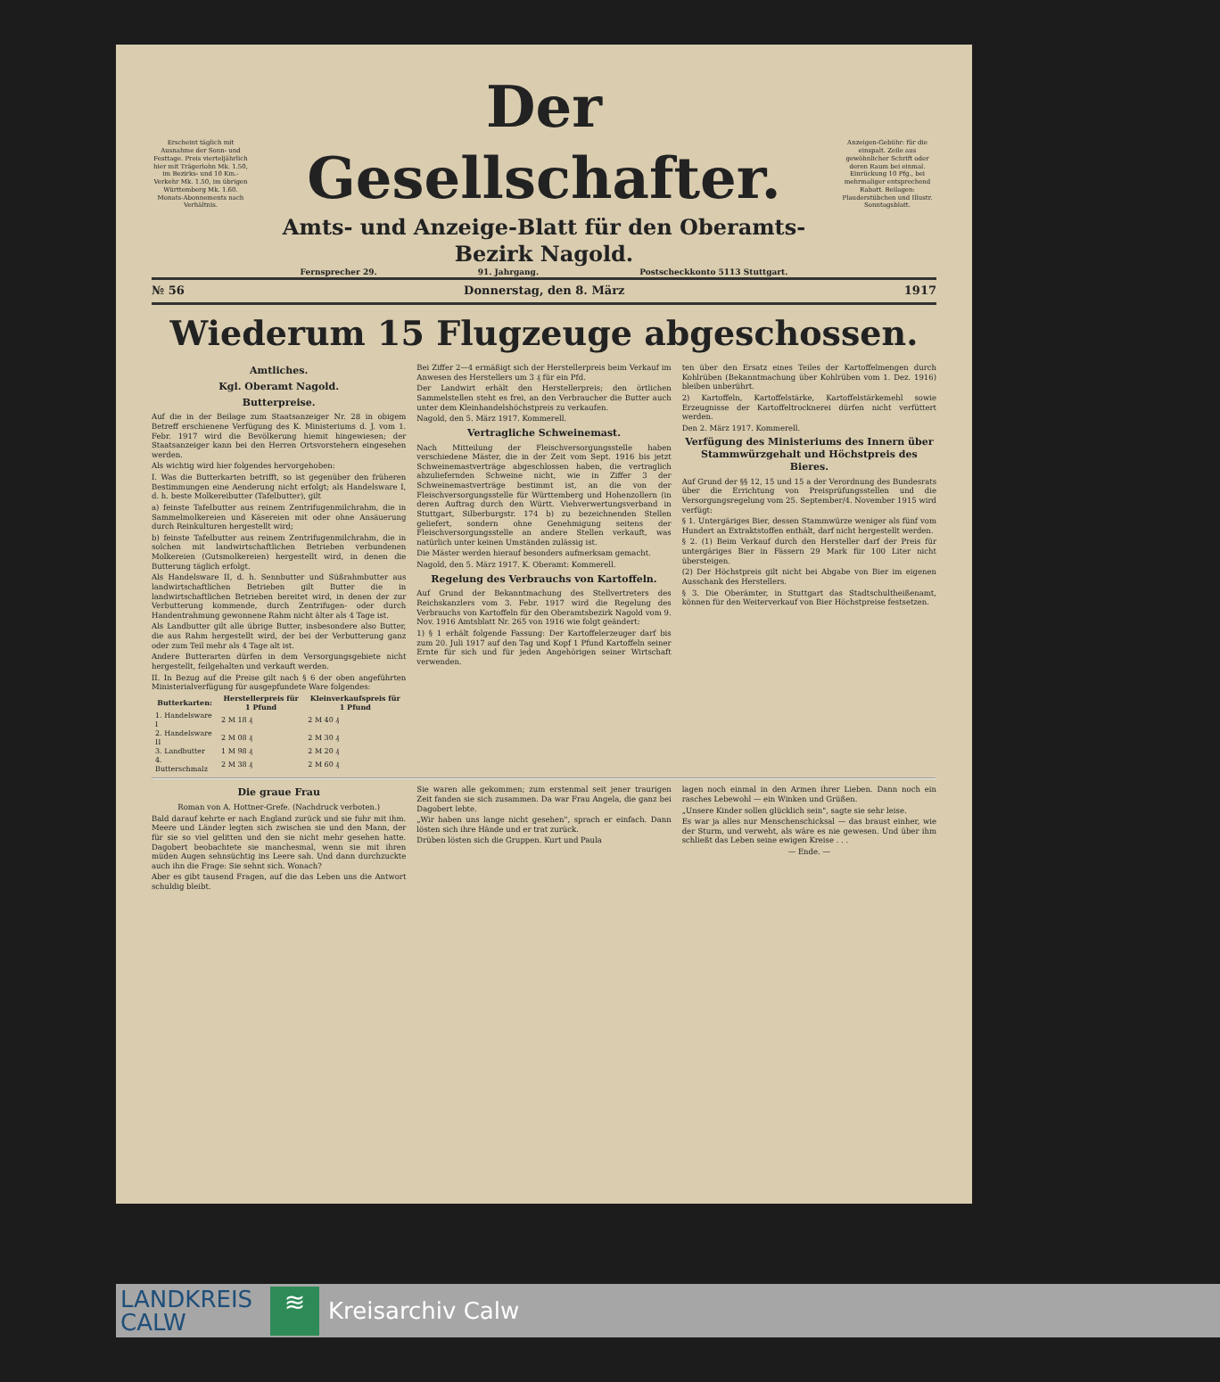Erscheint täglich mit Ausnahme der Sonn- und Festtage. Preis vierteljährlich hier mit Trägerlohn Mk. 1.50, im Bezirks- und 10 Km.-Verkehr Mk. 1.50, im übrigen Württemberg Mk. 1.60. Monats-Abonnements nach Verhältnis.
Der Gesellschafter.
Amts- und Anzeige-Blatt für den Oberamts-Bezirk Nagold.
Fernsprecher 29. 91. Jahrgang. Postscheckkonto 5113 Stuttgart.
Anzeigen-Gebühr: für die einspalt. Zeile aus gewöhnlicher Schrift oder deren Raum bei einmal. Einrückung 10 Pfg., bei mehrmaliger entsprechend Rabatt. Beilagen: Plauderstübchen und Illustr. Sonntagsblatt.
№ 56 Donnerstag, den 8. März 1917
Wiederum 15 Flugzeuge abgeschossen.
Amtliches.
Kgl. Oberamt Nagold.
Butterpreise.
Auf die in der Beilage zum Staatsanzeiger Nr. 28 in obigem Betreff erschienene Verfügung des K. Ministeriums d. J. vom 1. Febr. 1917 wird die Bevölkerung hiemit hingewiesen; der Staatsanzeiger kann bei den Herren Ortsvorstehern eingesehen werden.
Als wichtig wird hier folgendes hervorgehoben:
I. Was die Butterkarten betrifft, so ist gegenüber den früheren Bestimmungen eine Aenderung nicht erfolgt; als Handelsware I, d. h. beste Molkereibutter (Tafelbutter), gilt
a) feinste Tafelbutter aus reinem Zentrifugenmilchrahm, die in Sammelmolkereien und Käsereien mit oder ohne Ansäuerung durch Reinkulturen hergestellt wird;
b) feinste Tafelbutter aus reinem Zentrifugenmilchrahm, die in solchen mit landwirtschaftlichen Betrieben verbundenen Molkereien (Gutsmolkereien) hergestellt wird, in denen die Butterung täglich erfolgt.
Als Handelsware II, d. h. Sennbutter und Süßrahmbutter aus landwirtschaftlichen Betrieben gilt Butter die in landwirtschaftlichen Betrieben bereitet wird, in denen der zur Verbutterung kommende, durch Zentrifugen- oder durch Handentrahmung gewonnene Rahm nicht älter als 4 Tage ist.
Als Landbutter gilt alle übrige Butter, insbesondere also Butter, die aus Rahm hergestellt wird, der bei der Verbutterung ganz oder zum Teil mehr als 4 Tage alt ist.
Andere Butterarten dürfen in dem Versorgungsgebiete nicht hergestellt, feilgehalten und verkauft werden.
II. In Bezug auf die Preise gilt nach § 6 der oben angeführten Ministerialverfügung für ausgepfundete Ware folgendes:
| Butterkarten: | Herstellerpreis für 1 Pfund | Kleinverkaufspreis für 1 Pfund |
| --- | --- | --- |
| 1. Handelsware I | 2 M 18 ₰ | 2 M 40 ₰ |
| 2. Handelsware II | 2 M 08 ₰ | 2 M 30 ₰ |
| 3. Landbutter | 1 M 98 ₰ | 2 M 20 ₰ |
| 4. Butterschmalz | 2 M 38 ₰ | 2 M 60 ₰ |
Bei Ziffer 2—4 ermäßigt sich der Herstellerpreis beim Verkauf im Anwesen des Herstellers um 3 ₰ für ein Pfd.
Der Landwirt erhält den Herstellerpreis; den örtlichen Sammelstellen steht es frei, an den Verbraucher die Butter auch unter dem Kleinhandelshöchstpreis zu verkaufen.
Nagold, den 5. März 1917. Kommerell.
Vertragliche Schweinemast.
Nach Mitteilung der Fleischversorgungsstelle haben verschiedene Mäster, die in der Zeit vom Sept. 1916 bis jetzt Schweinemastverträge abgeschlossen haben, die vertraglich abzuliefernden Schweine nicht, wie in Ziffer 3 der Schweinemastverträge bestimmt ist, an die von der Fleischversorgungsstelle für Württemberg und Hohenzollern (in deren Auftrag durch den Württ. Viehverwertungsverband in Stuttgart, Silberburgstr. 174 b) zu bezeichnenden Stellen geliefert, sondern ohne Genehmigung seitens der Fleischversorgungsstelle an andere Stellen verkauft, was natürlich unter keinen Umständen zulässig ist.
Die Mäster werden hierauf besonders aufmerksam gemacht.
Nagold, den 5. März 1917. K. Oberamt: Kommerell.
Regelung des Verbrauchs von Kartoffeln.
Auf Grund der Bekanntmachung des Stellvertreters des Reichskanzlers vom 3. Febr. 1917 wird die Regelung des Verbrauchs von Kartoffeln für den Oberamtsbezirk Nagold vom 9. Nov. 1916 Amtsblatt Nr. 265 von 1916 wie folgt geändert:
1) § 1 erhält folgende Fassung: Der Kartoffelerzeuger darf bis zum 20. Juli 1917 auf den Tag und Kopf 1 Pfund Kartoffeln seiner Ernte für sich und für jeden Angehörigen seiner Wirtschaft verwenden.
ten über den Ersatz eines Teiles der Kartoffelmengen durch Kohlrüben (Bekanntmachung über Kohlrüben vom 1. Dez. 1916) bleiben unberührt.
2) Kartoffeln, Kartoffelstärke, Kartoffelstärkemehl sowie Erzeugnisse der Kartoffeltrocknerei dürfen nicht verfüttert werden.
Den 2. März 1917. Kommerell.
Verfügung des Ministeriums des Innern über Stammwürzgehalt und Höchstpreis des Bieres.
Auf Grund der §§ 12, 15 und 15 a der Verordnung des Bundesrats über die Errichtung von Preisprüfungsstellen und die Versorgungsregelung vom 25. September/4. November 1915 wird verfügt:
§ 1. Untergäriges Bier, dessen Stammwürze weniger als fünf vom Hundert an Extraktstoffen enthält, darf nicht hergestellt werden.
§ 2. (1) Beim Verkauf durch den Hersteller darf der Preis für untergäriges Bier in Fässern 29 Mark für 100 Liter nicht übersteigen.
(2) Der Höchstpreis gilt nicht bei Abgabe von Bier im eigenen Ausschank des Herstellers.
§ 3. Die Oberämter, in Stuttgart das Stadtschultheißenamt, können für den Weiterverkauf von Bier Höchstpreise festsetzen.
Die graue Frau
Roman von A. Hottner-Grefe. (Nachdruck verboten.)
Bald darauf kehrte er nach England zurück und sie fuhr mit ihm. Meere und Länder legten sich zwischen sie und den Mann, der für sie so viel gelitten und den sie nicht mehr gesehen hatte. Dagobert beobachtete sie manchesmal, wenn sie mit ihren müden Augen sehnsüchtig ins Leere sah. Und dann durchzuckte auch ihn die Frage: Sie sehnt sich. Wonach?
Aber es gibt tausend Fragen, auf die das Leben uns die Antwort schuldig bleibt.
Sie waren alle gekommen; zum erstenmal seit jener traurigen Zeit fanden sie sich zusammen. Da war Frau Angela, die ganz bei Dagobert lebte.
„Wir haben uns lange nicht gesehen", sprach er einfach. Dann lösten sich ihre Hände und er trat zurück.
Drüben lösten sich die Gruppen. Kurt und Paula
lagen noch einmal in den Armen ihrer Lieben. Dann noch ein rasches Lebewohl — ein Winken und Grüßen.
„Unsere Kinder sollen glücklich sein", sagte sie sehr leise.
Es war ja alles nur Menschenschicksal — das braust einher, wie der Sturm, und verweht, als wäre es nie gewesen. Und über ihm schließt das Leben seine ewigen Kreise . . .
— Ende. —
LANDKREIS
CALW ≋ Kreisarchiv Calw